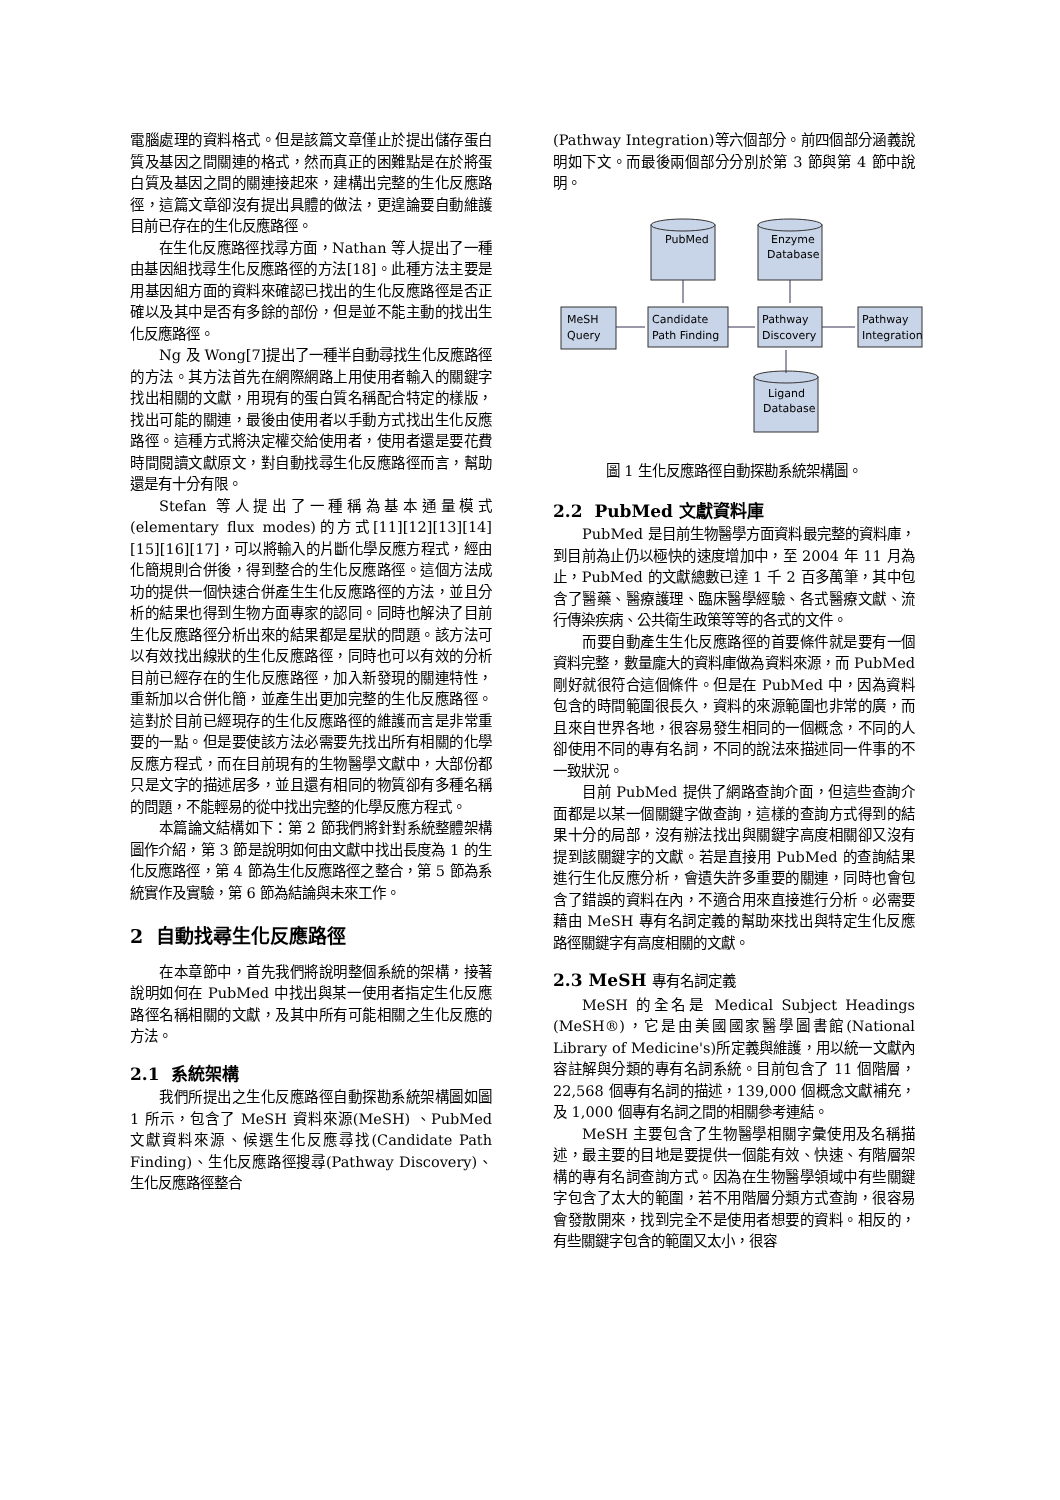電腦處理的資料格式。但是該篇文章僅止於提出儲存蛋白質及基因之間關連的格式，然而真正的困難點是在於將蛋白質及基因之間的關連接起來，建構出完整的生化反應路徑，這篇文章卻沒有提出具體的做法，更遑論要自動維護目前已存在的生化反應路徑。
在生化反應路徑找尋方面，Nathan 等人提出了一種由基因組找尋生化反應路徑的方法[18]。此種方法主要是用基因組方面的資料來確認已找出的生化反應路徑是否正確以及其中是否有多餘的部份，但是並不能主動的找出生化反應路徑。
Ng 及 Wong[7]提出了一種半自動尋找生化反應路徑的方法。其方法首先在網際網路上用使用者輸入的關鍵字找出相關的文獻，用現有的蛋白質名稱配合特定的樣版，找出可能的關連，最後由使用者以手動方式找出生化反應路徑。這種方式將決定權交給使用者，使用者還是要花費時間閱讀文獻原文，對自動找尋生化反應路徑而言，幫助還是有十分有限。
Stefan 等人提出了一種稱為基本通量模式(elementary flux modes)的方式[11][12][13][14][15][16][17]，可以將輸入的片斷化學反應方程式，經由化簡規則合併後，得到整合的生化反應路徑。這個方法成功的提供一個快速合併產生生化反應路徑的方法，並且分析的結果也得到生物方面專家的認同。同時也解決了目前生化反應路徑分析出來的結果都是星狀的問題。該方法可以有效找出線狀的生化反應路徑，同時也可以有效的分析目前已經存在的生化反應路徑，加入新發現的關連特性，重新加以合併化簡，並產生出更加完整的生化反應路徑。這對於目前已經現存的生化反應路徑的維護而言是非常重要的一點。但是要使該方法必需要先找出所有相關的化學反應方程式，而在目前現有的生物醫學文獻中，大部份都只是文字的描述居多，並且還有相同的物質卻有多種名稱的問題，不能輕易的從中找出完整的化學反應方程式。
本篇論文結構如下：第 2 節我們將針對系統整體架構圖作介紹，第 3 節是說明如何由文獻中找出長度為 1 的生化反應路徑，第 4 節為生化反應路徑之整合，第 5 節為系統實作及實驗，第 6 節為結論與未來工作。
2 自動找尋生化反應路徑
在本章節中，首先我們將說明整個系統的架構，接著說明如何在 PubMed 中找出與某一使用者指定生化反應路徑名稱相關的文獻，及其中所有可能相關之生化反應的方法。
2.1 系統架構
我們所提出之生化反應路徑自動探勘系統架構圖如圖 1 所示，包含了 MeSH 資料來源(MeSH) 、PubMed 文獻資料來源、候選生化反應尋找(Candidate Path Finding)、生化反應路徑搜尋(Pathway Discovery)、生化反應路徑整合
(Pathway Integration)等六個部分。前四個部分涵義說明如下文。而最後兩個部分分別於第 3 節與第 4 節中說明。
PubMed
Enzyme
Database
MeSH
Query
Candidate
Path Finding
Pathway
Discovery
Pathway
Integration
Ligand
Database
圖 1 生化反應路徑自動探勘系統架構圖。
2.2 PubMed 文獻資料庫
PubMed 是目前生物醫學方面資料最完整的資料庫，到目前為止仍以極快的速度增加中，至 2004 年 11 月為止，PubMed 的文獻總數已達 1 千 2 百多萬筆，其中包含了醫藥、醫療護理、臨床醫學經驗、各式醫療文獻、流行傳染疾病、公共衛生政策等等的各式的文件。
而要自動產生生化反應路徑的首要條件就是要有一個資料完整，數量龐大的資料庫做為資料來源，而 PubMed 剛好就很符合這個條件。但是在 PubMed 中，因為資料包含的時間範圍很長久，資料的來源範圍也非常的廣，而且來自世界各地，很容易發生相同的一個概念，不同的人卻使用不同的專有名詞，不同的說法來描述同一件事的不一致狀況。
目前 PubMed 提供了網路查詢介面，但這些查詢介面都是以某一個關鍵字做查詢，這樣的查詢方式得到的結果十分的局部，沒有辦法找出與關鍵字高度相關卻又沒有提到該關鍵字的文獻。若是直接用 PubMed 的查詢結果進行生化反應分析，會遺失許多重要的關連，同時也會包含了錯誤的資料在內，不適合用來直接進行分析。必需要藉由 MeSH 專有名詞定義的幫助來找出與特定生化反應路徑關鍵字有高度相關的文獻。
2.3 MeSH 專有名詞定義
MeSH 的全名是 Medical Subject Headings (MeSH®)，它是由美國國家醫學圖書館(National Library of Medicine's)所定義與維護，用以統一文獻內容註解與分類的專有名詞系統。目前包含了 11 個階層，22,568 個專有名詞的描述，139,000 個概念文獻補充，及 1,000 個專有名詞之間的相關參考連結。
MeSH 主要包含了生物醫學相關字彙使用及名稱描述，最主要的目地是要提供一個能有效、快速、有階層架構的專有名詞查詢方式。因為在生物醫學領域中有些關鍵字包含了太大的範圍，若不用階層分類方式查詢，很容易會發散開來，找到完全不是使用者想要的資料。相反的，有些關鍵字包含的範圍又太小，很容